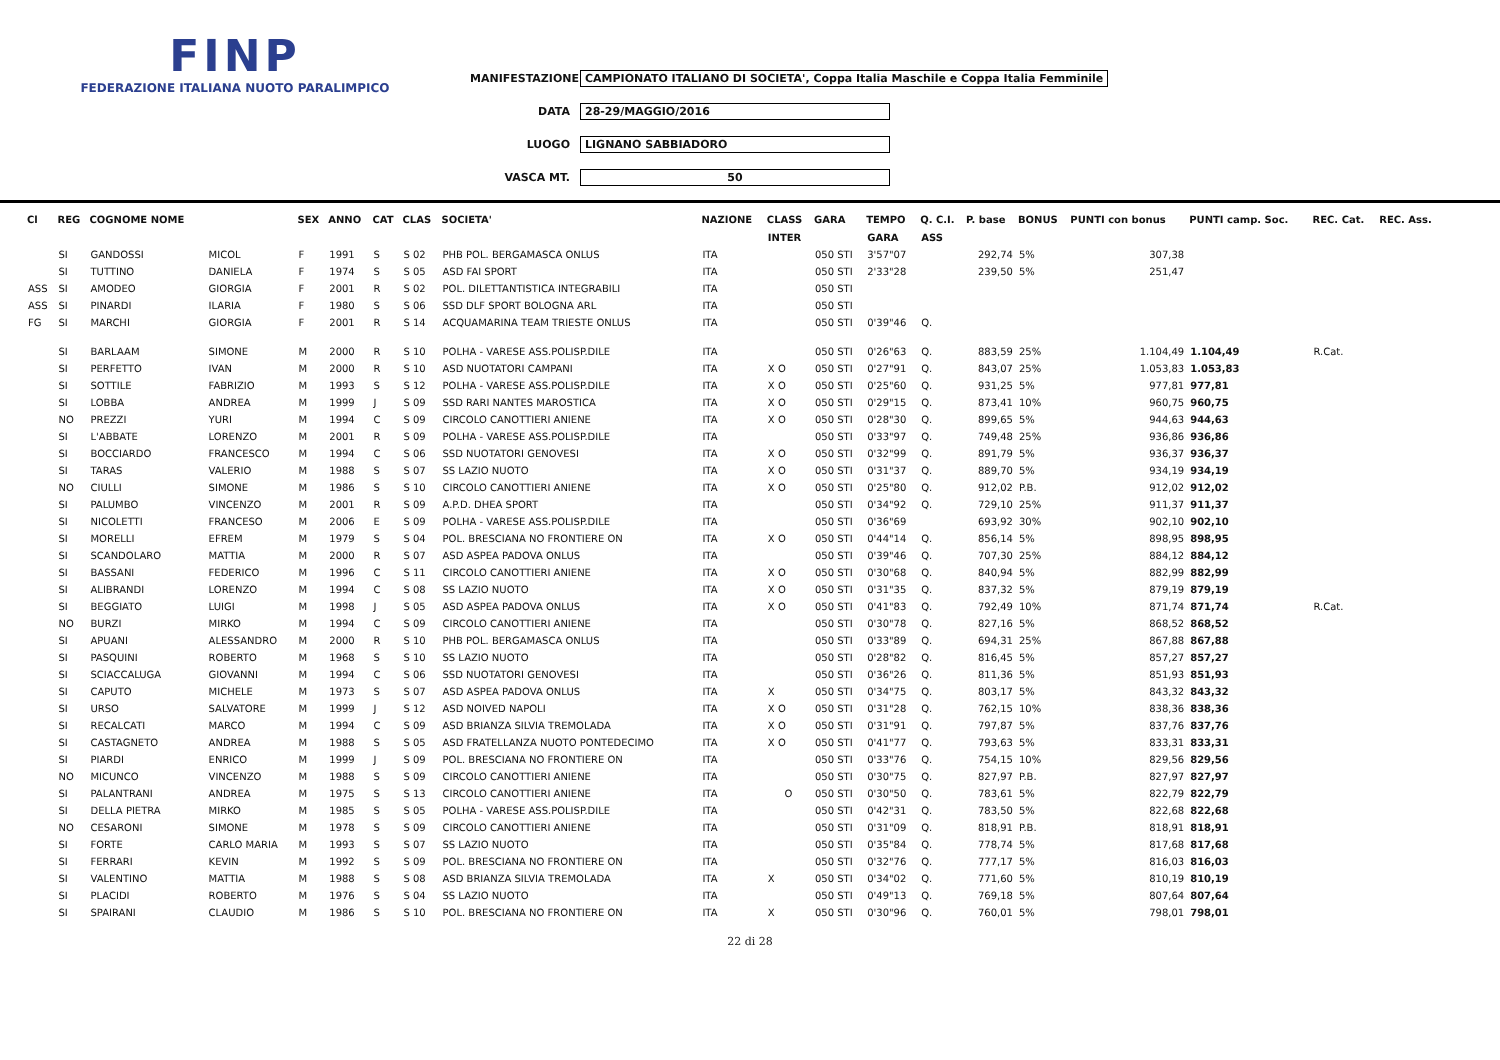FINP
FEDERAZIONE ITALIANA NUOTO PARALIMPICO
MANIFESTAZIONE CAMPIONATO ITALIANO DI SOCIETA', Coppa Italia Maschile e Coppa Italia Femminile
DATA 28-29/MAGGIO/2016
LUOGO LIGNANO SABBIADORO
VASCA MT. 50
| Cl | REG | COGNOME NOME | | SEX | ANNO | CAT | CLAS | SOCIETA' | NAZIONE | CLASS | GARA | TEMPO | Q. C.I. | P. base | BONUS | PUNTI con bonus | PUNTI camp. Soc. | REC. Cat. | REC. Ass. |
| --- | --- | --- | --- | --- | --- | --- | --- | --- | --- | --- | --- | --- | --- | --- | --- | --- | --- | --- | --- |
| | | | | | | | | | | INTER | | GARA | ASS | | | | | | |
| | SI | GANDOSSI | MICOL | F | 1991 | S | S 02 | PHB POL. BERGAMASCA ONLUS | ITA | | 050 STI | 3'57"07 | | 292,74 | 5% | 307,38 | | | |
| | SI | TUTTINO | DANIELA | F | 1974 | S | S 05 | ASD FAI SPORT | ITA | | 050 STI | 2'33"28 | | 239,50 | 5% | 251,47 | | | |
| ASS | SI | AMODEO | GIORGIA | F | 2001 | R | S 02 | POL. DILETTANTISTICA INTEGRABILI | ITA | | 050 STI | | | | | | | | |
| ASS | SI | PINARDI | ILARIA | F | 1980 | S | S 06 | SSD DLF SPORT BOLOGNA ARL | ITA | | 050 STI | | | | | | | | |
| FG | SI | MARCHI | GIORGIA | F | 2001 | R | S 14 | ACQUAMARINA TEAM TRIESTE ONLUS | ITA | | 050 STI | 0'39"46 | Q. | | | | | | |
| | SI | BARLAAM | SIMONE | M | 2000 | R | S 10 | POLHA - VARESE ASS.POLISP.DILE | ITA | | 050 STI | 0'26"63 | Q. | 883,59 | 25% | 1.104,49 | 1.104,49 | R.Cat. | |
| | SI | PERFETTO | IVAN | M | 2000 | R | S 10 | ASD NUOTATORI CAMPANI | ITA | X O | 050 STI | 0'27"91 | Q. | 843,07 | 25% | 1.053,83 | 1.053,83 | | |
| | SI | SOTTILE | FABRIZIO | M | 1993 | S | S 12 | POLHA - VARESE ASS.POLISP.DILE | ITA | X O | 050 STI | 0'25"60 | Q. | 931,25 | 5% | 977,81 | 977,81 | | |
| | SI | LOBBA | ANDREA | M | 1999 | J | S 09 | SSD RARI NANTES MAROSTICA | ITA | X O | 050 STI | 0'29"15 | Q. | 873,41 | 10% | 960,75 | 960,75 | | |
| | NO | PREZZI | YURI | M | 1994 | C | S 09 | CIRCOLO CANOTTIERI ANIENE | ITA | X O | 050 STI | 0'28"30 | Q. | 899,65 | 5% | 944,63 | 944,63 | | |
| | SI | L'ABBATE | LORENZO | M | 2001 | R | S 09 | POLHA - VARESE ASS.POLISP.DILE | ITA | | 050 STI | 0'33"97 | Q. | 749,48 | 25% | 936,86 | 936,86 | | |
| | SI | BOCCIARDO | FRANCESCO | M | 1994 | C | S 06 | SSD NUOTATORI GENOVESI | ITA | X O | 050 STI | 0'32"99 | Q. | 891,79 | 5% | 936,37 | 936,37 | | |
| | SI | TARAS | VALERIO | M | 1988 | S | S 07 | SS LAZIO NUOTO | ITA | X O | 050 STI | 0'31"37 | Q. | 889,70 | 5% | 934,19 | 934,19 | | |
| | NO | CIULLI | SIMONE | M | 1986 | S | S 10 | CIRCOLO CANOTTIERI ANIENE | ITA | X O | 050 STI | 0'25"80 | Q. | 912,02 | P.B. | 912,02 | 912,02 | | |
| | SI | PALUMBO | VINCENZO | M | 2001 | R | S 09 | A.P.D. DHEA SPORT | ITA | | 050 STI | 0'34"92 | Q. | 729,10 | 25% | 911,37 | 911,37 | | |
| | SI | NICOLETTI | FRANCESO | M | 2006 | E | S 09 | POLHA - VARESE ASS.POLISP.DILE | ITA | | 050 STI | 0'36"69 | | 693,92 | 30% | 902,10 | 902,10 | | |
| | SI | MORELLI | EFREM | M | 1979 | S | S 04 | POL. BRESCIANA NO FRONTIERE ON | ITA | X O | 050 STI | 0'44"14 | Q. | 856,14 | 5% | 898,95 | 898,95 | | |
| | SI | SCANDOLARO | MATTIA | M | 2000 | R | S 07 | ASD ASPEA PADOVA ONLUS | ITA | | 050 STI | 0'39"46 | Q. | 707,30 | 25% | 884,12 | 884,12 | | |
| | SI | BASSANI | FEDERICO | M | 1996 | C | S 11 | CIRCOLO CANOTTIERI ANIENE | ITA | X O | 050 STI | 0'30"68 | Q. | 840,94 | 5% | 882,99 | 882,99 | | |
| | SI | ALIBRANDI | LORENZO | M | 1994 | C | S 08 | SS LAZIO NUOTO | ITA | X O | 050 STI | 0'31"35 | Q. | 837,32 | 5% | 879,19 | 879,19 | | |
| | SI | BEGGIATO | LUIGI | M | 1998 | J | S 05 | ASD ASPEA PADOVA ONLUS | ITA | X O | 050 STI | 0'41"83 | Q. | 792,49 | 10% | 871,74 | 871,74 | R.Cat. | |
| | NO | BURZI | MIRKO | M | 1994 | C | S 09 | CIRCOLO CANOTTIERI ANIENE | ITA | | 050 STI | 0'30"78 | Q. | 827,16 | 5% | 868,52 | 868,52 | | |
| | SI | APUANI | ALESSANDRO | M | 2000 | R | S 10 | PHB POL. BERGAMASCA ONLUS | ITA | | 050 STI | 0'33"89 | Q. | 694,31 | 25% | 867,88 | 867,88 | | |
| | SI | PASQUINI | ROBERTO | M | 1968 | S | S 10 | SS LAZIO NUOTO | ITA | | 050 STI | 0'28"82 | Q. | 816,45 | 5% | 857,27 | 857,27 | | |
| | SI | SCIACCALUGA | GIOVANNI | M | 1994 | C | S 06 | SSD NUOTATORI GENOVESI | ITA | | 050 STI | 0'36"26 | Q. | 811,36 | 5% | 851,93 | 851,93 | | |
| | SI | CAPUTO | MICHELE | M | 1973 | S | S 07 | ASD ASPEA PADOVA ONLUS | ITA | X | 050 STI | 0'34"75 | Q. | 803,17 | 5% | 843,32 | 843,32 | | |
| | SI | URSO | SALVATORE | M | 1999 | J | S 12 | ASD NOIVED NAPOLI | ITA | X O | 050 STI | 0'31"28 | Q. | 762,15 | 10% | 838,36 | 838,36 | | |
| | SI | RECALCATI | MARCO | M | 1994 | C | S 09 | ASD BRIANZA SILVIA TREMOLADA | ITA | X O | 050 STI | 0'31"91 | Q. | 797,87 | 5% | 837,76 | 837,76 | | |
| | SI | CASTAGNETO | ANDREA | M | 1988 | S | S 05 | ASD FRATELLANZA NUOTO PONTEDECIMO | ITA | X O | 050 STI | 0'41"77 | Q. | 793,63 | 5% | 833,31 | 833,31 | | |
| | SI | PIARDI | ENRICO | M | 1999 | J | S 09 | POL. BRESCIANA NO FRONTIERE ON | ITA | | 050 STI | 0'33"76 | Q. | 754,15 | 10% | 829,56 | 829,56 | | |
| | NO | MICUNCO | VINCENZO | M | 1988 | S | S 09 | CIRCOLO CANOTTIERI ANIENE | ITA | | 050 STI | 0'30"75 | Q. | 827,97 | P.B. | 827,97 | 827,97 | | |
| | SI | PALANTRANI | ANDREA | M | 1975 | S | S 13 | CIRCOLO CANOTTIERI ANIENE | ITA | O | 050 STI | 0'30"50 | Q. | 783,61 | 5% | 822,79 | 822,79 | | |
| | SI | DELLA PIETRA | MIRKO | M | 1985 | S | S 05 | POLHA - VARESE ASS.POLISP.DILE | ITA | | 050 STI | 0'42"31 | Q. | 783,50 | 5% | 822,68 | 822,68 | | |
| | NO | CESARONI | SIMONE | M | 1978 | S | S 09 | CIRCOLO CANOTTIERI ANIENE | ITA | | 050 STI | 0'31"09 | Q. | 818,91 | P.B. | 818,91 | 818,91 | | |
| | SI | FORTE | CARLO MARIA | M | 1993 | S | S 07 | SS LAZIO NUOTO | ITA | | 050 STI | 0'35"84 | Q. | 778,74 | 5% | 817,68 | 817,68 | | |
| | SI | FERRARI | KEVIN | M | 1992 | S | S 09 | POL. BRESCIANA NO FRONTIERE ON | ITA | | 050 STI | 0'32"76 | Q. | 777,17 | 5% | 816,03 | 816,03 | | |
| | SI | VALENTINO | MATTIA | M | 1988 | S | S 08 | ASD BRIANZA SILVIA TREMOLADA | ITA | X | 050 STI | 0'34"02 | Q. | 771,60 | 5% | 810,19 | 810,19 | | |
| | SI | PLACIDI | ROBERTO | M | 1976 | S | S 04 | SS LAZIO NUOTO | ITA | | 050 STI | 0'49"13 | Q. | 769,18 | 5% | 807,64 | 807,64 | | |
| | SI | SPAIRANI | CLAUDIO | M | 1986 | S | S 10 | POL. BRESCIANA NO FRONTIERE ON | ITA | X | 050 STI | 0'30"96 | Q. | 760,01 | 5% | 798,01 | 798,01 | | |
22 di 28